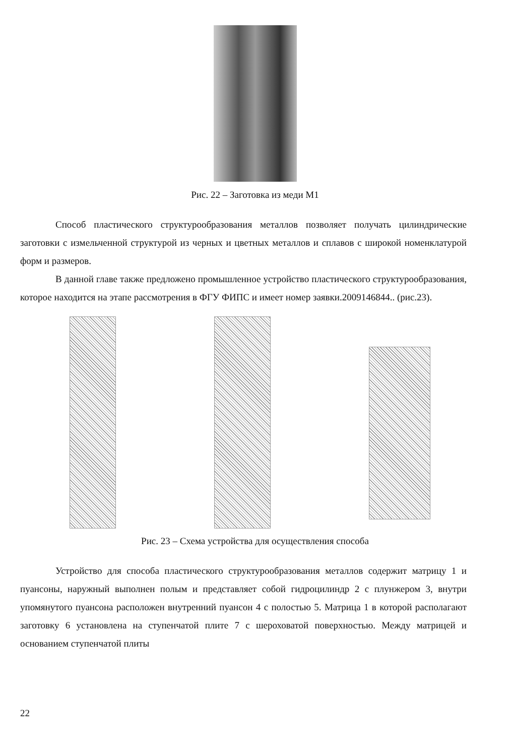Рис. 22 – Заготовка из меди М1
Способ пластического структурообразования металлов позволяет получать цилиндрические заготовки с измельченной структурой из черных и цветных металлов и сплавов с широкой номенклатурой форм и размеров.
В данной главе также предложено промышленное устройство пластического структурообразования, которое находится на этапе рассмотрения в ФГУ ФИПС и имеет номер заявки.2009146844.. (рис.23).
Рис. 23 – Схема устройства для осуществления способа
Устройство для способа пластического структурообразования металлов содержит матрицу 1 и пуансоны, наружный выполнен полым и представляет собой гидроцилиндр 2 с плунжером 3, внутри упомянутого пуансона расположен внутренний пуансон 4 с полостью 5. Матрица 1 в которой располагают заготовку 6 установлена на ступенчатой плите 7 с шероховатой поверхностью. Между матрицей и основанием ступенчатой плиты
22